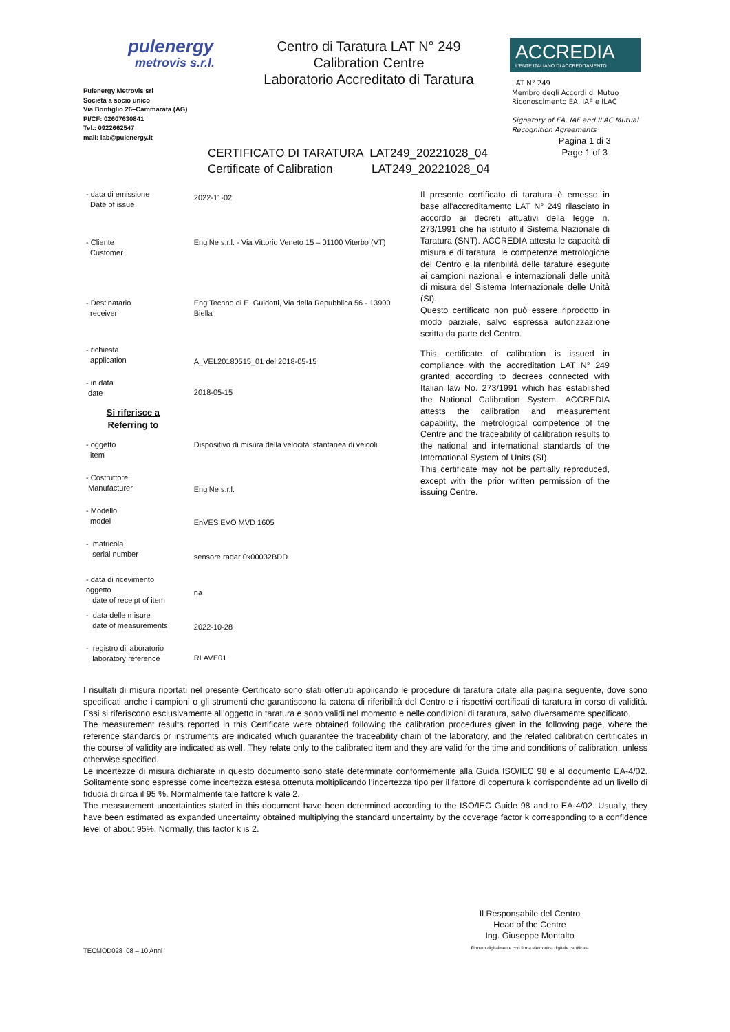pulenergy
metrovis s.r.l.
Pulenergy Metrovis srl
Società a socio unico
Via Bonfiglio 26–Cammarata (AG)
PI/CF: 02607630841
Tel.: 0922662547
mail: lab@pulenergy.it
Centro di Taratura LAT N° 249
Calibration Centre
Laboratorio Accreditato di Taratura
ACCREDIA
L'ENTE ITALIANO DI ACCREDITAMENTO
LAT N° 249
Membro degli Accordi di Mutuo Riconoscimento EA, IAF e ILAC
Signatory of EA, IAF and ILAC Mutual Recognition Agreements
CERTIFICATO DI TARATURA LAT249_20221028_04
Certificate of Calibration LAT249_20221028_04
Pagina 1 di 3
Page 1 of 3
| - data di emissione Date of issue | 2022-11-02 |
| - Cliente Customer | EngiNe s.r.l. - Via Vittorio Veneto 15 – 01100 Viterbo (VT) |
| - Destinatario receiver | Eng Techno di E. Guidotti, Via della Repubblica 56 - 13900 Biella |
| - richiesta application | A_VEL20180515_01 del 2018-05-15 |
| - in data date | 2018-05-15 |
| Si riferisce a Referring to | |
| - oggetto item | Dispositivo di misura della velocità istantanea di veicoli |
| - Costruttore Manufacturer | EngiNe s.r.l. |
| - Modello model | EnVES EVO MVD 1605 |
| - matricola serial number | sensore radar 0x00032BDD |
| - data di ricevimento oggetto date of receipt of item | na |
| - data delle misure date of measurements | 2022-10-28 |
| - registro di laboratorio laboratory reference | RLAVE01 |
Il presente certificato di taratura è emesso in base all'accreditamento LAT N° 249 rilasciato in accordo ai decreti attuativi della legge n. 273/1991 che ha istituito il Sistema Nazionale di Taratura (SNT). ACCREDIA attesta le capacità di misura e di taratura, le competenze metrologiche del Centro e la riferibilità delle tarature eseguite ai campioni nazionali e internazionali delle unità di misura del Sistema Internazionale delle Unità (SI).
Questo certificato non può essere riprodotto in modo parziale, salvo espressa autorizzazione scritta da parte del Centro.
This certificate of calibration is issued in compliance with the accreditation LAT N° 249 granted according to decrees connected with Italian law No. 273/1991 which has established the National Calibration System. ACCREDIA attests the calibration and measurement capability, the metrological competence of the Centre and the traceability of calibration results to the national and international standards of the International System of Units (SI).
This certificate may not be partially reproduced, except with the prior written permission of the issuing Centre.
I risultati di misura riportati nel presente Certificato sono stati ottenuti applicando le procedure di taratura citate alla pagina seguente, dove sono specificati anche i campioni o gli strumenti che garantiscono la catena di riferibilità del Centro e i rispettivi certificati di taratura in corso di validità. Essi si riferiscono esclusivamente all’oggetto in taratura e sono validi nel momento e nelle condizioni di taratura, salvo diversamente specificato.
The measurement results reported in this Certificate were obtained following the calibration procedures given in the following page, where the reference standards or instruments are indicated which guarantee the traceability chain of the laboratory, and the related calibration certificates in the course of validity are indicated as well. They relate only to the calibrated item and they are valid for the time and conditions of calibration, unless otherwise specified.
Le incertezze di misura dichiarate in questo documento sono state determinate conformemente alla Guida ISO/IEC 98 e al documento EA-4/02. Solitamente sono espresse come incertezza estesa ottenuta moltiplicando l’incertezza tipo per il fattore di copertura k corrispondente ad un livello di fiducia di circa il 95 %. Normalmente tale fattore k vale 2.
The measurement uncertainties stated in this document have been determined according to the ISO/IEC Guide 98 and to EA-4/02. Usually, they have been estimated as expanded uncertainty obtained multiplying the standard uncertainty by the coverage factor k corresponding to a confidence level of about 95%. Normally, this factor k is 2.
Il Responsabile del Centro
Head of the Centre
Ing. Giuseppe Montalto
Firmato digitalmente con firma elettronica digitale certificata
TECMOD028_08 – 10 Anni